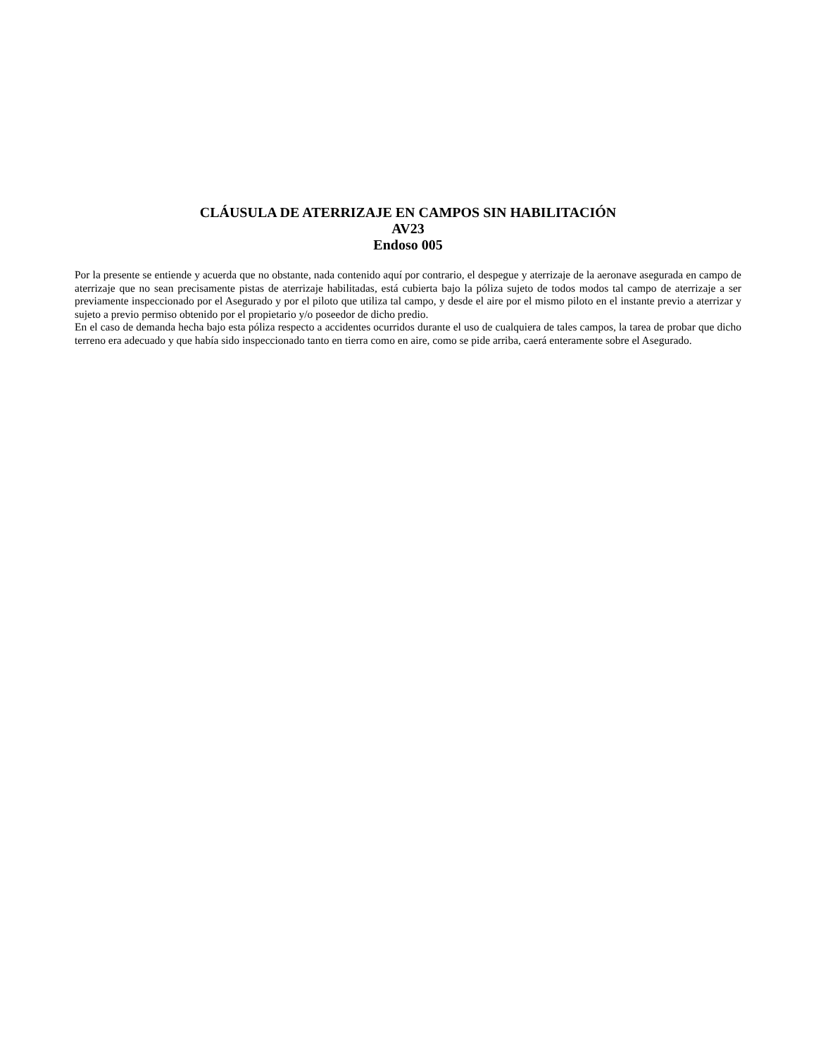CLÁUSULA DE ATERRIZAJE EN CAMPOS SIN HABILITACIÓN
AV23
Endoso 005
Por la presente se entiende y acuerda que no obstante, nada contenido aquí por contrario, el despegue y aterrizaje de la aeronave asegurada en campo de aterrizaje que no sean precisamente pistas de aterrizaje habilitadas, está cubierta bajo la póliza sujeto de todos modos tal campo de aterrizaje a ser previamente inspeccionado por el Asegurado y por el piloto que utiliza tal campo, y desde el aire por el mismo piloto en el instante previo a aterrizar y sujeto a previo permiso obtenido por el propietario y/o poseedor de dicho predio.
En el caso de demanda hecha bajo esta póliza respecto a accidentes ocurridos durante el uso de cualquiera de tales campos, la tarea de probar que dicho terreno era adecuado y que había sido inspeccionado tanto en tierra como en aire, como se pide arriba, caerá enteramente sobre el Asegurado.